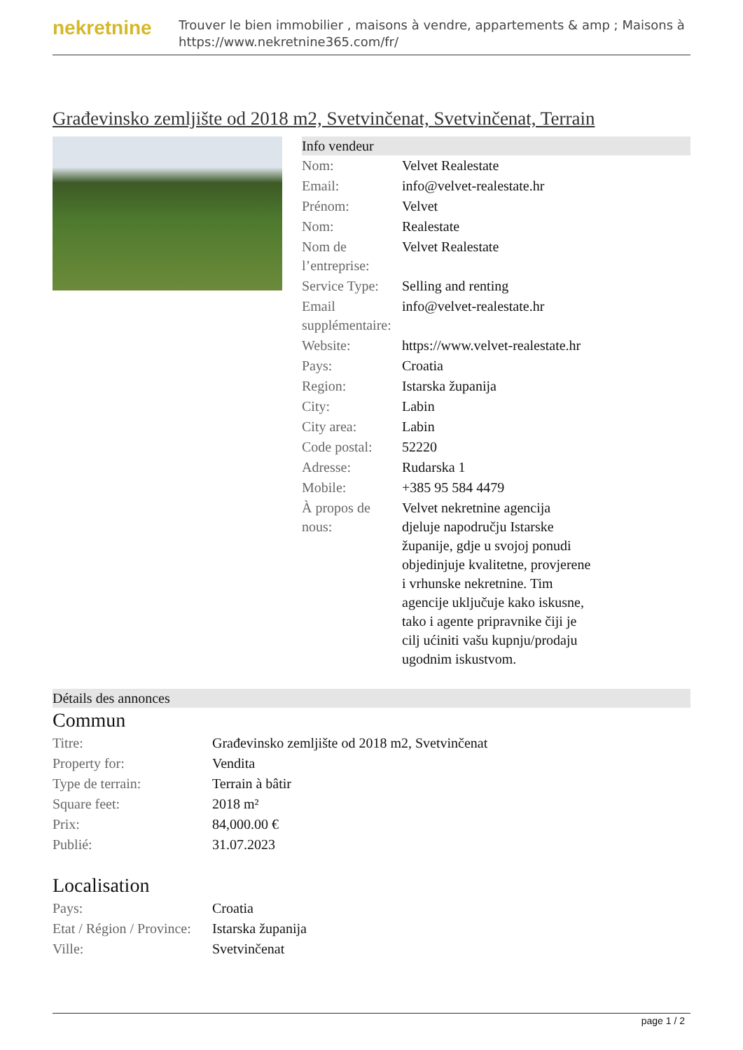nekretnine
Trouver le bien immobilier , maisons à vendre, appartements & amp ; Maisons à
https://www.nekretnine365.com/fr/
Građevinsko zemljište od 2018 m2, Svetvinčenat, Svetvinčenat, Terrain
Info vendeur
| Nom: | Velvet Realestate |
| Email: | info@velvet-realestate.hr |
| Prénom: | Velvet |
| Nom: | Realestate |
| Nom de l’entreprise: | Velvet Realestate |
| Service Type: | Selling and renting |
| Email supplémentaire: | info@velvet-realestate.hr |
| Website: | https://www.velvet-realestate.hr |
| Pays: | Croatia |
| Region: | Istarska županija |
| City: | Labin |
| City area: | Labin |
| Code postal: | 52220 |
| Adresse: | Rudarska 1 |
| Mobile: | +385 95 584 4479 |
| À propos de nous: | Velvet nekretnine agencija djeluje napodručju Istarske županije, gdje u svojoj ponudi objedinjuje kvalitetne, provjerene i vrhunske nekretnine. Tim agencije uključuje kako iskusne, tako i agente pripravnike čiji je cilj ućiniti vašu kupnju/prodaju ugodnim iskustvom. |
Détails des annonces
Commun
| Titre: | Građevinsko zemljište od 2018 m2, Svetvinčenat |
| Property for: | Vendita |
| Type de terrain: | Terrain à bâtir |
| Square feet: | 2018 m² |
| Prix: | 84,000.00 € |
| Publié: | 31.07.2023 |
Localisation
| Pays: | Croatia |
| Etat / Région / Province: | Istarska županija |
| Ville: | Svetvinčenat |
page 1 / 2